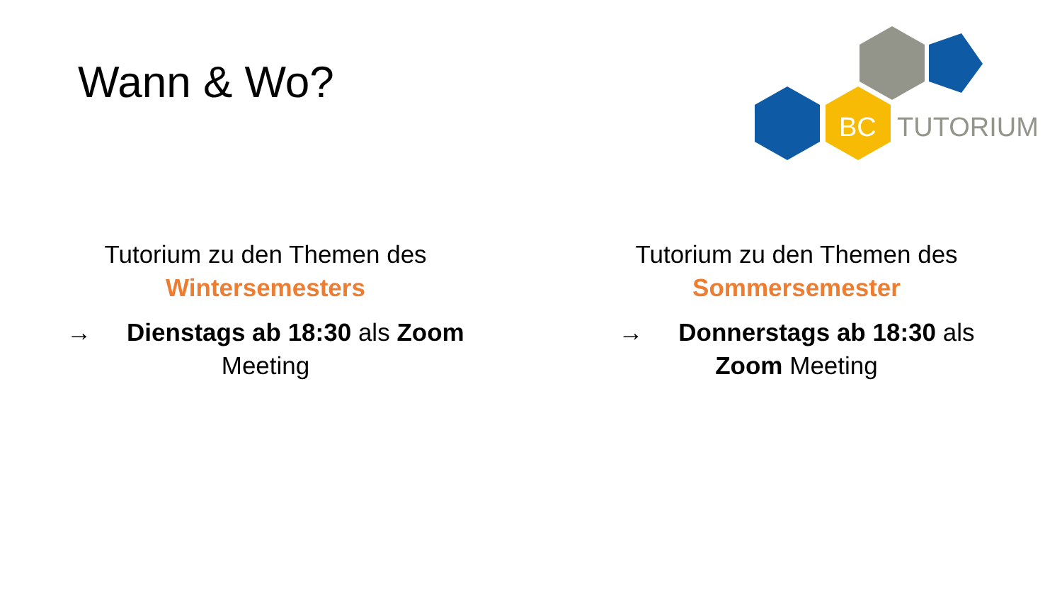Wann & Wo?
BC
TUTORIUM
Tutorium zu den Themen des
Wintersemesters
→ Dienstags ab 18:30 als Zoom Meeting
Tutorium zu den Themen des
Sommersemester
→ Donnerstags ab 18:30 als Zoom Meeting